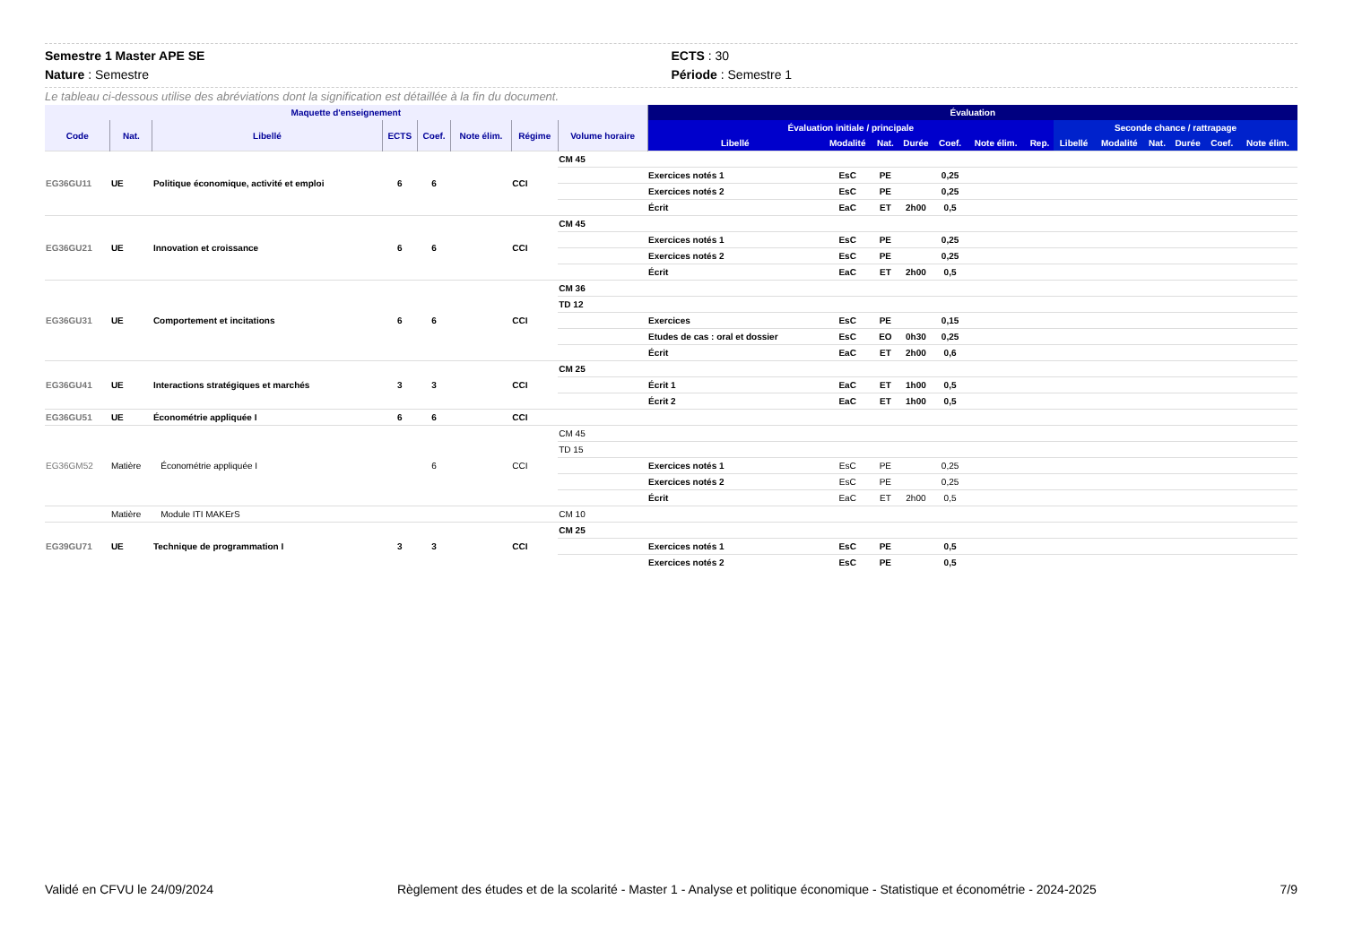Semestre 1 Master APE SE
Nature : Semestre
ECTS : 30
Période : Semestre 1
Le tableau ci-dessous utilise des abréviations dont la signification est détaillée à la fin du document.
| Maquette d'enseignement | | | | | | | | Évaluation | | | | | | | | | | | | |
| --- | --- | --- | --- | --- | --- | --- | --- | --- | --- | --- | --- | --- | --- | --- | --- | --- | --- | --- | --- | --- |
| Code | Nat. | Libellé | ECTS | Coef. | Note élim. | Régime | Volume horaire | Évaluation initiale / principale | | | | | | | Seconde chance / rattrapage | | | | | |
| | | | | | | | | Libellé | Modalité | Nat. | Durée | Coef. | Note élim. | Rep. | Libellé | Modalité | Nat. | Durée | Coef. | Note élim. |
| EG36GU11 | UE | Politique économique, activité et emploi | 6 | 6 | | CCI | CM 45 | | | | | | | | | | | | | |
| | | | | | | | | Exercices notés 1 | EsC | PE | | 0,25 | | | | | | | | |
| | | | | | | | | Exercices notés 2 | EsC | PE | | 0,25 | | | | | | | | |
| | | | | | | | | Écrit | EaC | ET | 2h00 | 0,5 | | | | | | | | |
| EG36GU21 | UE | Innovation et croissance | 6 | 6 | | CCI | CM 45 | | | | | | | | | | | | | |
| | | | | | | | | Exercices notés 1 | EsC | PE | | 0,25 | | | | | | | | |
| | | | | | | | | Exercices notés 2 | EsC | PE | | 0,25 | | | | | | | | |
| | | | | | | | | Écrit | EaC | ET | 2h00 | 0,5 | | | | | | | | |
| EG36GU31 | UE | Comportement et incitations | 6 | 6 | | CCI | CM 36 | | | | | | | | | | | | | |
| | | | | | | | TD 12 | | | | | | | | | | | | | |
| | | | | | | | | Exercices | EsC | PE | | 0,15 | | | | | | | | |
| | | | | | | | | Etudes de cas : oral et dossier | EsC | EO | 0h30 | 0,25 | | | | | | | | |
| | | | | | | | | Écrit | EaC | ET | 2h00 | 0,6 | | | | | | | | |
| EG36GU41 | UE | Interactions stratégiques et marchés | 3 | 3 | | CCI | CM 25 | | | | | | | | | | | | | |
| | | | | | | | | Écrit 1 | EaC | ET | 1h00 | 0,5 | | | | | | | | |
| | | | | | | | | Écrit 2 | EaC | ET | 1h00 | 0,5 | | | | | | | | |
| EG36GU51 | UE | Économétrie appliquée I | 6 | 6 | | CCI | | | | | | | | | | | | | | |
| EG36GM52 | Matière | Économétrie appliquée I | | 6 | | CCI | CM 45 | | | | | | | | | | | | | |
| | | | | | | | TD 15 | | | | | | | | | | | | | |
| | | | | | | | | Exercices notés 1 | EsC | PE | | 0,25 | | | | | | | | |
| | | | | | | | | Exercices notés 2 | EsC | PE | | 0,25 | | | | | | | | |
| | | | | | | | | Écrit | EaC | ET | 2h00 | 0,5 | | | | | | | | |
| | Matière | Module ITI MAKErS | | | | | CM 10 | | | | | | | | | | | | | |
| EG39GU71 | UE | Technique de programmation I | 3 | 3 | | CCI | CM 25 | | | | | | | | | | | | | |
| | | | | | | | | Exercices notés 1 | EsC | PE | | 0,5 | | | | | | | | |
| | | | | | | | | Exercices notés 2 | EsC | PE | | 0,5 | | | | | | | | |
Validé en CFVU le 24/09/2024 Règlement des études et de la scolarité - Master 1 - Analyse et politique économique - Statistique et économétrie - 2024-2025 7/9